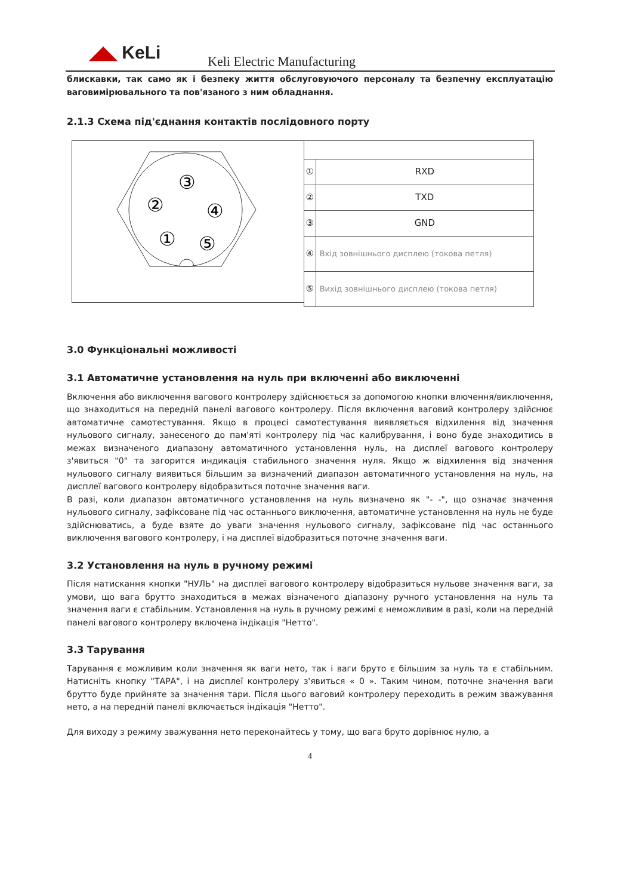◢◣ KeLi Keli Electric Manufacturing
блискавки, так само як і безпеку життя обслуговуючого персоналу та безпечну експлуатацію ваговимірювального та пов'язаного з ним обладнання.
2.1.3 Схема під'єднання контактів послідовного порту
③
②
④
①
⑤
| ① | RXD |
| ② | TXD |
| ③ | GND |
| ④ | Вхід зовнішнього дисплею (токова петля) |
| ⑤ | Вихід зовнішнього дисплею (токова петля) |
3.0 Функціональні можливості
3.1 Автоматичне установлення на нуль при включенні або виключенні
Включення або виключення вагового контролеру здійснюється за допомогою кнопки влючення/виключення, що знаходиться на передній панелі вагового контролеру. Після включення ваговий контролеру здійснює автоматичне самотестування. Якщо в процесі самотестування виявляється відхилення від значення нульового сигналу, занесеного до пам'яті контролеру під час калибрування, і воно буде знаходитись в межах визначеного диапазону автоматичного установлення нуль, на дисплеї вагового контролеру з'явиться "0" та загорится индикація стабильного значення нуля. Якщо ж відхилення від значення нульового сигналу виявиться більшим за визначений диапазон автоматичного установлення на нуль, на дисплеї вагового контролеру відобразиться поточне значення ваги.
В разі, коли диапазон автоматичного установлення на нуль визначено як "- -", що означає значення нульового сигналу, зафіксоване під час останнього виключення, автоматичне установлення на нуль не буде здійснюватись, а буде взяте до уваги значення нульового сигналу, зафіксоване під час останнього виключення вагового контролеру, і на дисплеї відобразиться поточне значення ваги.
3.2 Установлення на нуль в ручному режимі
Після натискання кнопки "НУЛЬ" на дисплеї вагового контролеру відобразиться нульове значення ваги, за умови, що вага брутто знаходиться в межах візначеного діапазону ручного установлення на нуль та значення ваги є стабільним. Установлення на нуль в ручному режимі є неможливим в разі, коли на передній панелі вагового контролеру включена індікація "Нетто".
3.3 Тарування
Тарування є можливим коли значення як ваги нето, так і ваги бруто є більшим за нуль та є стабільним. Натисніть кнопку "ТАРА", і на дисплеї контролеру з'явиться « 0 ». Таким чином, поточне значення ваги брутто буде прийняте за значення тари. Після цього ваговий контролеру переходить в режим зважування нето, а на передній панелі включається індікація "Нетто".
Для виходу з режиму зважування нето переконайтесь у тому, що вага бруто дорівнює нулю, а
4